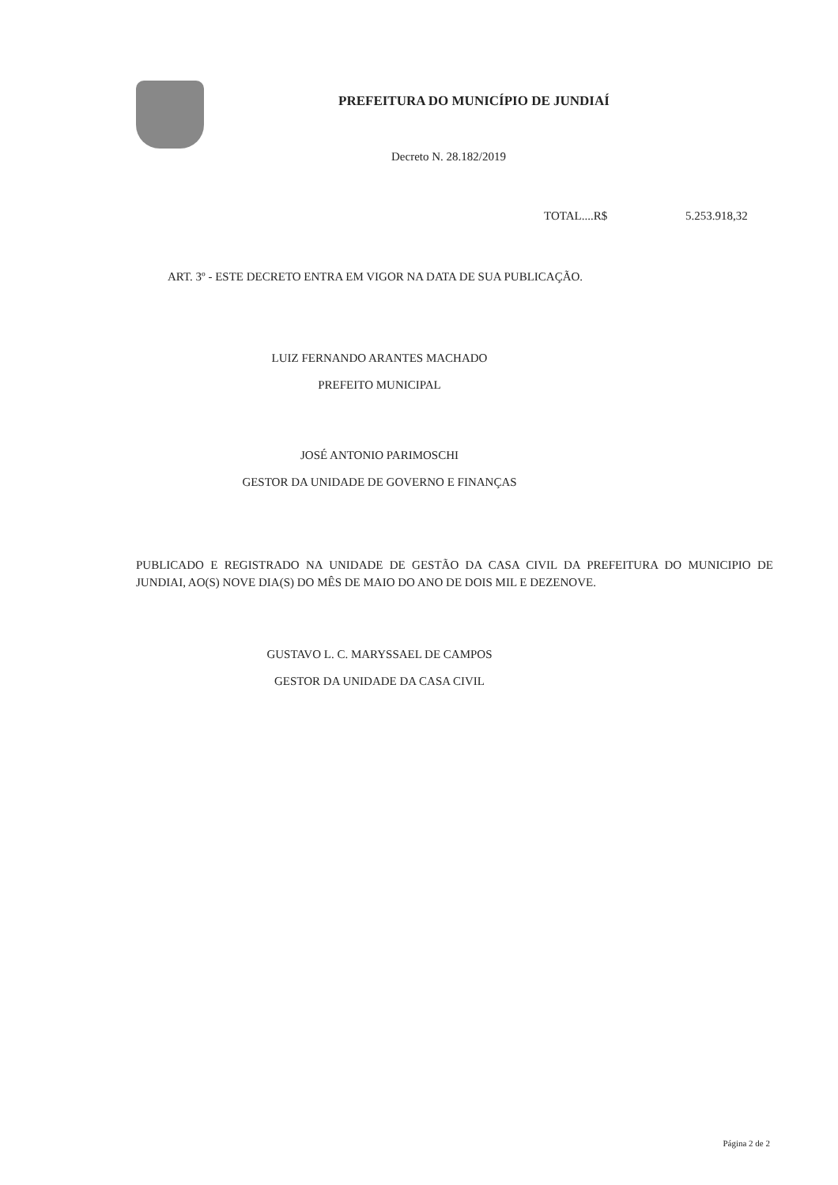PREFEITURA DO MUNICÍPIO DE JUNDIAÍ
Decreto N. 28.182/2019
TOTAL....R$ 5.253.918,32
ART. 3º - ESTE DECRETO ENTRA EM VIGOR NA DATA DE SUA PUBLICAÇÃO.
LUIZ FERNANDO ARANTES MACHADO
PREFEITO MUNICIPAL
JOSÉ ANTONIO PARIMOSCHI
GESTOR DA UNIDADE DE GOVERNO E FINANÇAS
PUBLICADO E REGISTRADO NA UNIDADE DE GESTÃO DA CASA CIVIL DA PREFEITURA DO MUNICIPIO DE JUNDIAI, AO(S) NOVE DIA(S) DO MÊS DE MAIO DO ANO DE DOIS MIL E DEZENOVE.
GUSTAVO L. C. MARYSSAEL DE CAMPOS
GESTOR DA UNIDADE DA CASA CIVIL
Página 2 de 2